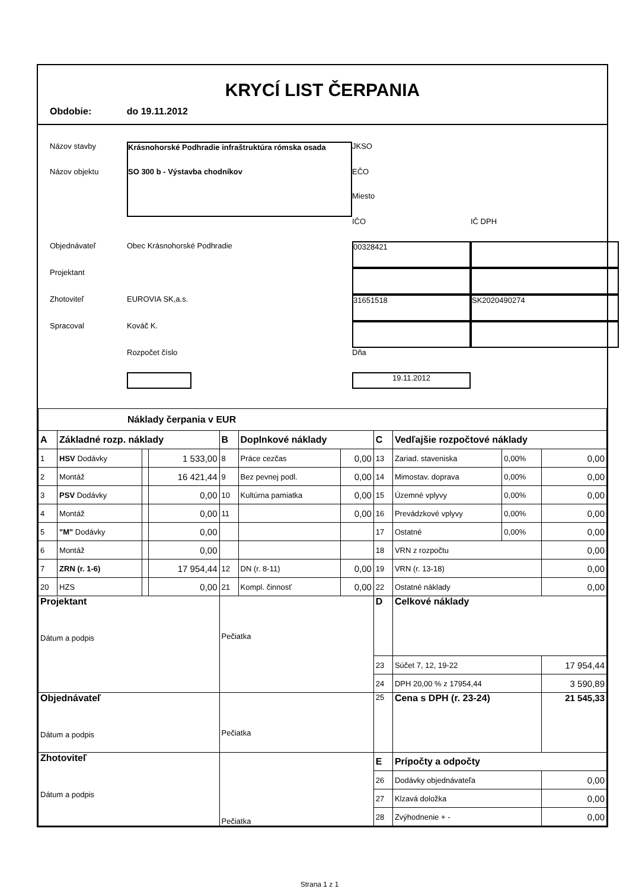KRYCÍ LIST ČERPANIA
Obdobie: do 19.11.2012
Názov stavby
Krásnohorské Podhradie infraštruktúra rómska osada
JKSO
Názov objektu
SO 300 b - Výstavba chodníkov
EČO
Miesto
IČO
IČ DPH
Objednávateľ
Obec Krásnohorské Podhradie
00328421
Projektant
Zhotoviteľ
EUROVIA SK,a.s.
31651518
SK2020490274
Spracoval
Kováč K.
Rozpočet číslo
Dňa
19.11.2012
| Náklady čerpania v EUR | | | | | | | | | | |
| A | Základné rozp. náklady | | | B | Doplnkové náklady | | C | Vedľajšie rozpočtové náklady | | |
| 1 | HSV Dodávky | | 1 533,00 | 8 | Práce cezčas | 0,00 | 13 | Zariad. staveniska | 0,00% | 0,00 |
| 2 | Montáž | | 16 421,44 | 9 | Bez pevnej podl. | 0,00 | 14 | Mimostav. doprava | 0,00% | 0,00 |
| 3 | PSV Dodávky | | 0,00 | 10 | Kultúrna pamiatka | 0,00 | 15 | Územné vplyvy | 0,00% | 0,00 |
| 4 | Montáž | | 0,00 | 11 | | 0,00 | 16 | Prevádzkové vplyvy | 0,00% | 0,00 |
| 5 | "M" Dodávky | | 0,00 | | | | 17 | Ostatné | 0,00% | 0,00 |
| 6 | Montáž | | 0,00 | | | | 18 | VRN z rozpočtu | | 0,00 |
| 7 | ZRN (r. 1-6) | | 17 954,44 | 12 | DN (r. 8-11) | 0,00 | 19 | VRN (r. 13-18) | | 0,00 |
| 20 | HZS | | 0,00 | 21 | Kompl. činnosť | 0,00 | 22 | Ostatné náklady | | 0,00 |
| Projektant Dátum a podpis | | | | Pečiatka | | | D | Celkové náklady | | |
| | | | | | | | 23 | Súčet 7, 12, 19-22 | | 17 954,44 |
| | | | | | | | 24 | DPH 20,00 % z 17954,44 | | 3 590,89 |
| Objednávateľ Dátum a podpis | | | | Pečiatka | | | 25 | Cena s DPH (r. 23-24) | | 21 545,33 |
| Zhotoviteľ Dátum a podpis | | | | Pečiatka | | | E | Prípočty a odpočty | | |
| | | | | | | | 26 | Dodávky objednávateľa | | 0,00 |
| | | | | | | | 27 | Klzavá doložka | | 0,00 |
| | | | | | | | 28 | Zvýhodnenie + - | | 0,00 |
Strana 1 z 1